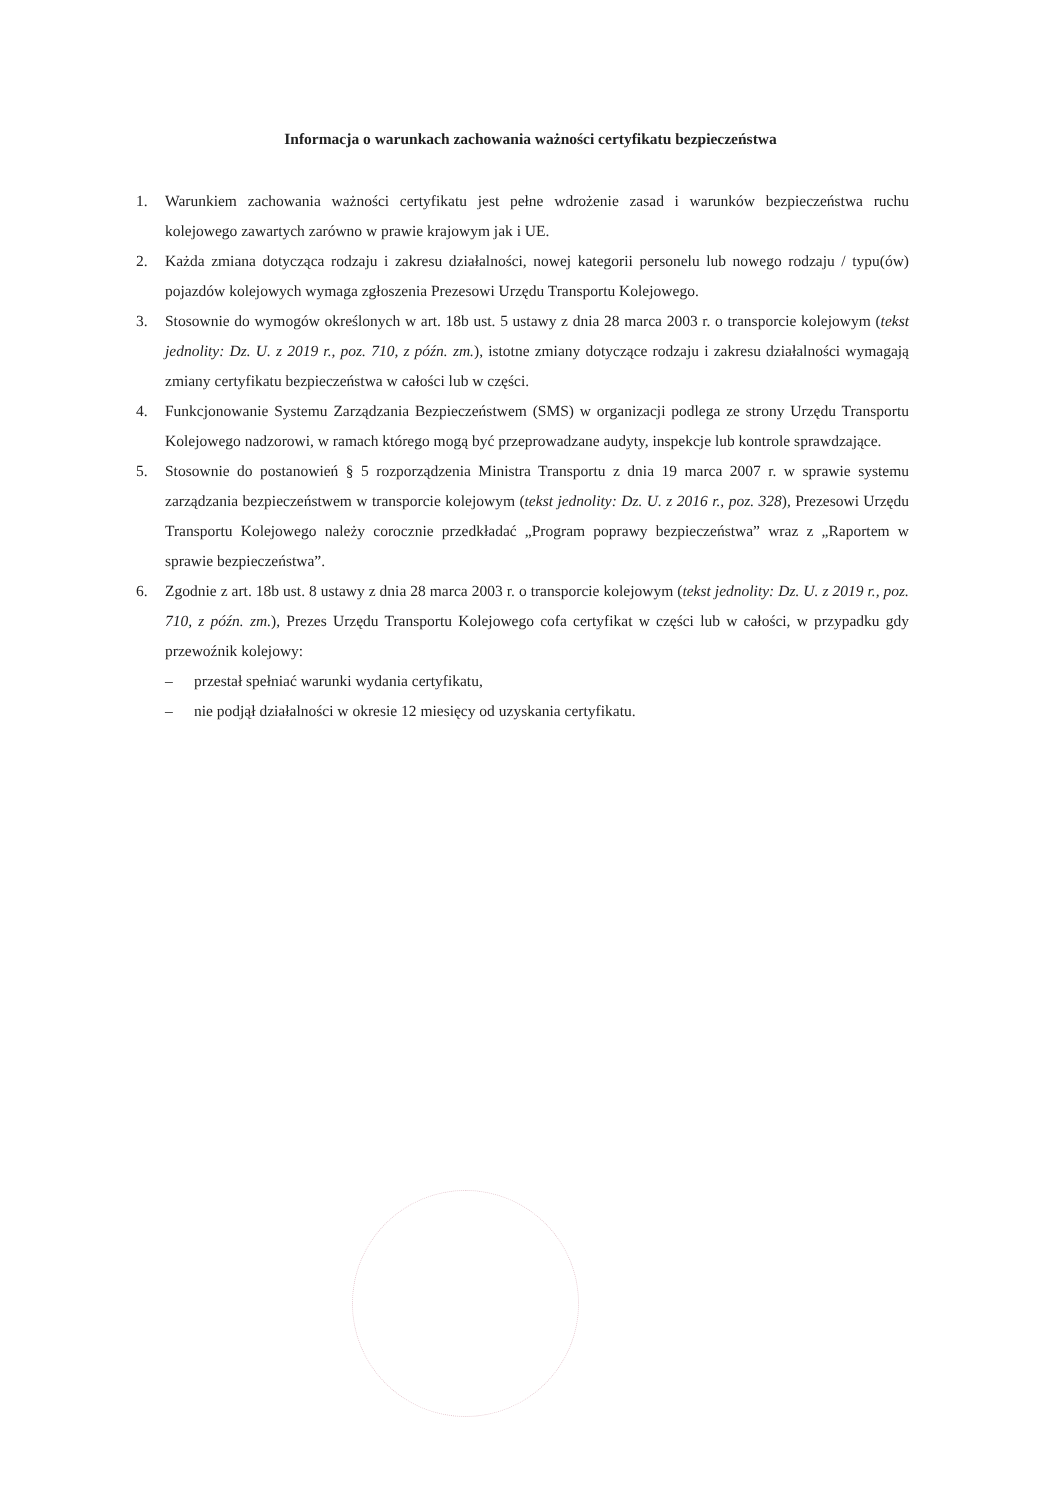Informacja o warunkach zachowania ważności certyfikatu bezpieczeństwa
1. Warunkiem zachowania ważności certyfikatu jest pełne wdrożenie zasad i warunków bezpieczeństwa ruchu kolejowego zawartych zarówno w prawie krajowym jak i UE.
2. Każda zmiana dotycząca rodzaju i zakresu działalności, nowej kategorii personelu lub nowego rodzaju / typu(ów) pojazdów kolejowych wymaga zgłoszenia Prezesowi Urzędu Transportu Kolejowego.
3. Stosownie do wymogów określonych w art. 18b ust. 5 ustawy z dnia 28 marca 2003 r. o transporcie kolejowym (tekst jednolity: Dz. U. z 2019 r., poz. 710, z późn. zm.), istotne zmiany dotyczące rodzaju i zakresu działalności wymagają zmiany certyfikatu bezpieczeństwa w całości lub w części.
4. Funkcjonowanie Systemu Zarządzania Bezpieczeństwem (SMS) w organizacji podlega ze strony Urzędu Transportu Kolejowego nadzorowi, w ramach którego mogą być przeprowadzane audyty, inspekcje lub kontrole sprawdzające.
5. Stosownie do postanowień § 5 rozporządzenia Ministra Transportu z dnia 19 marca 2007 r. w sprawie systemu zarządzania bezpieczeństwem w transporcie kolejowym (tekst jednolity: Dz. U. z 2016 r., poz. 328), Prezesowi Urzędu Transportu Kolejowego należy corocznie przedkładać „Program poprawy bezpieczeństwa” wraz z „Raportem w sprawie bezpieczeństwa”.
6. Zgodnie z art. 18b ust. 8 ustawy z dnia 28 marca 2003 r. o transporcie kolejowym (tekst jednolity: Dz. U. z 2019 r., poz. 710, z późn. zm.), Prezes Urzędu Transportu Kolejowego cofa certyfikat w części lub w całości, w przypadku gdy przewoźnik kolejowy:
– przestał spełniać warunki wydania certyfikatu,
– nie podjął działalności w okresie 12 miesięcy od uzyskania certyfikatu.